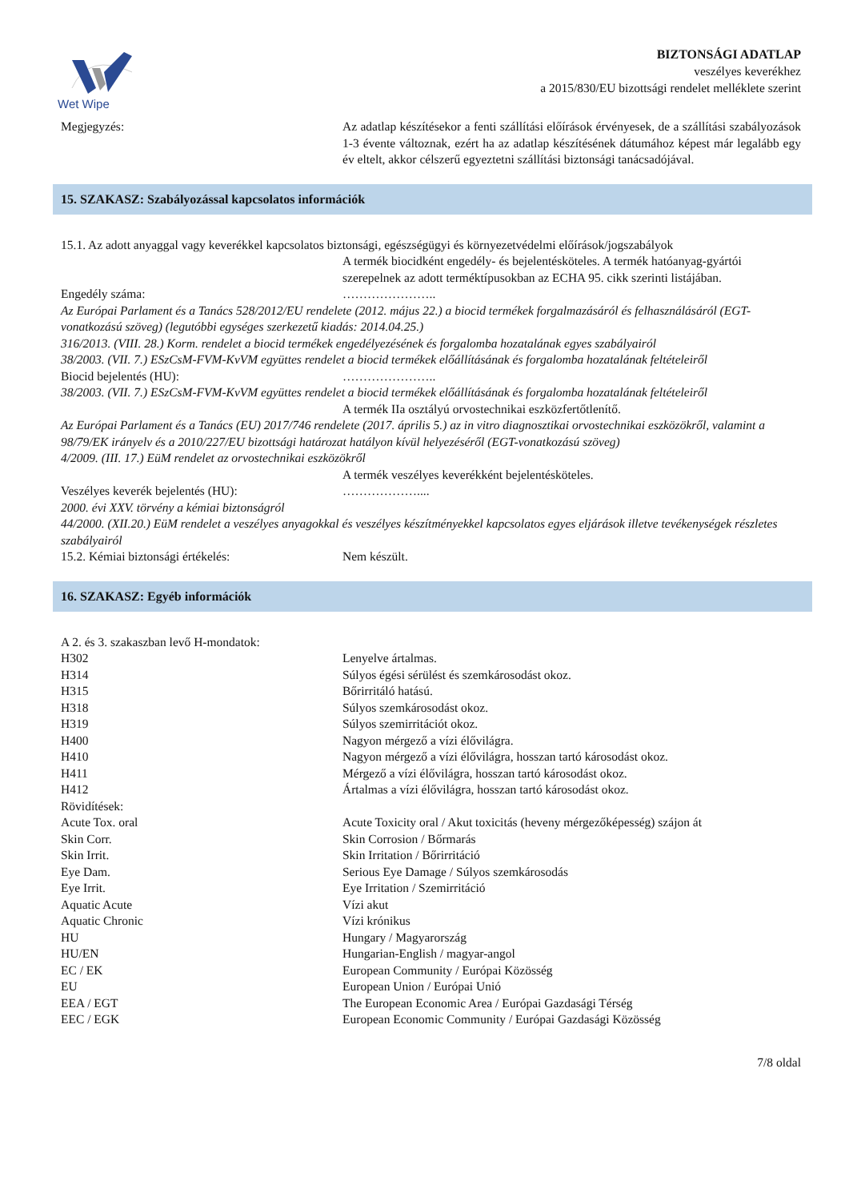Wet Wipe
BIZTONSÁGI ADATLAP
veszélyes keverékhez
a 2015/830/EU bizottsági rendelet melléklete szerint
Megjegyzés: Az adatlap készítésekor a fenti szállítási előírások érvényesek, de a szállítási szabályozások 1-3 évente változnak, ezért ha az adatlap készítésének dátumához képest már legalább egy év eltelt, akkor célszerű egyeztetni szállítási biztonsági tanácsadójával.
15. SZAKASZ: Szabályozással kapcsolatos információk
15.1. Az adott anyaggal vagy keverékkel kapcsolatos biztonsági, egészségügyi és környezetvédelmi előírások/jogszabályok
A termék biocidként engedély- és bejelentésköteles. A termék hatóanyag-gyártói szerepelnek az adott terméktípusokban az ECHA 95. cikk szerinti listájában.
Engedély száma: …………………..
Az Európai Parlament és a Tanács 528/2012/EU rendelete (2012. május 22.) a biocid termékek forgalmazásáról és felhasználásáról (EGT-vonatkozású szöveg) (legutóbbi egységes szerkezetű kiadás: 2014.04.25.)
316/2013. (VIII. 28.) Korm. rendelet a biocid termékek engedélyezésének és forgalomba hozatalának egyes szabályairól
38/2003. (VII. 7.) ESzCsM-FVM-KvVM együttes rendelet a biocid termékek előállításának és forgalomba hozatalának feltételeiről
Biocid bejelentés (HU): …………………..
38/2003. (VII. 7.) ESzCsM-FVM-KvVM együttes rendelet a biocid termékek előállításának és forgalomba hozatalának feltételeiről
A termék IIa osztályú orvostechnikai eszközfertőtlenítő.
Az Európai Parlament és a Tanács (EU) 2017/746 rendelete (2017. április 5.) az in vitro diagnosztikai orvostechnikai eszközökről, valamint a 98/79/EK irányelv és a 2010/227/EU bizottsági határozat hatályon kívül helyezéséről (EGT-vonatkozású szöveg)
4/2009. (III. 17.) EüM rendelet az orvostechnikai eszközökről
A termék veszélyes keverékként bejelentésköteles.
Veszélyes keverék bejelentés (HU): ………………....
2000. évi XXV. törvény a kémiai biztonságról
44/2000. (XII.20.) EüM rendelet a veszélyes anyagokkal és veszélyes készítményekkel kapcsolatos egyes eljárások illetve tevékenységek részletes szabályairól
15.2. Kémiai biztonsági értékelés: Nem készült.
16. SZAKASZ: Egyéb információk
A 2. és 3. szakaszban levő H-mondatok:
H302 Lenyelve ártalmas.
H314 Súlyos égési sérülést és szemkárosodást okoz.
H315 Bőrirritáló hatású.
H318 Súlyos szemkárosodást okoz.
H319 Súlyos szemirritációt okoz.
H400 Nagyon mérgező a vízi élővilágra.
H410 Nagyon mérgező a vízi élővilágra, hosszan tartó károsodást okoz.
H411 Mérgező a vízi élővilágra, hosszan tartó károsodást okoz.
H412 Ártalmas a vízi élővilágra, hosszan tartó károsodást okoz.
Rövidítések:
Acute Tox. oral Acute Toxicity oral / Akut toxicitás (heveny mérgezőképesség) szájon át
Skin Corr. Skin Corrosion / Bőrmarás
Skin Irrit. Skin Irritation / Bőrirritáció
Eye Dam. Serious Eye Damage / Súlyos szemkárosodás
Eye Irrit. Eye Irritation / Szemirritáció
Aquatic Acute Vízi akut
Aquatic Chronic Vízi krónikus
HU Hungary / Magyarország
HU/EN Hungarian-English / magyar-angol
EC / EK European Community / Európai Közösség
EU European Union / Európai Unió
EEA / EGT The European Economic Area / Európai Gazdasági Térség
EEC / EGK European Economic Community / Európai Gazdasági Közösség
7/8 oldal